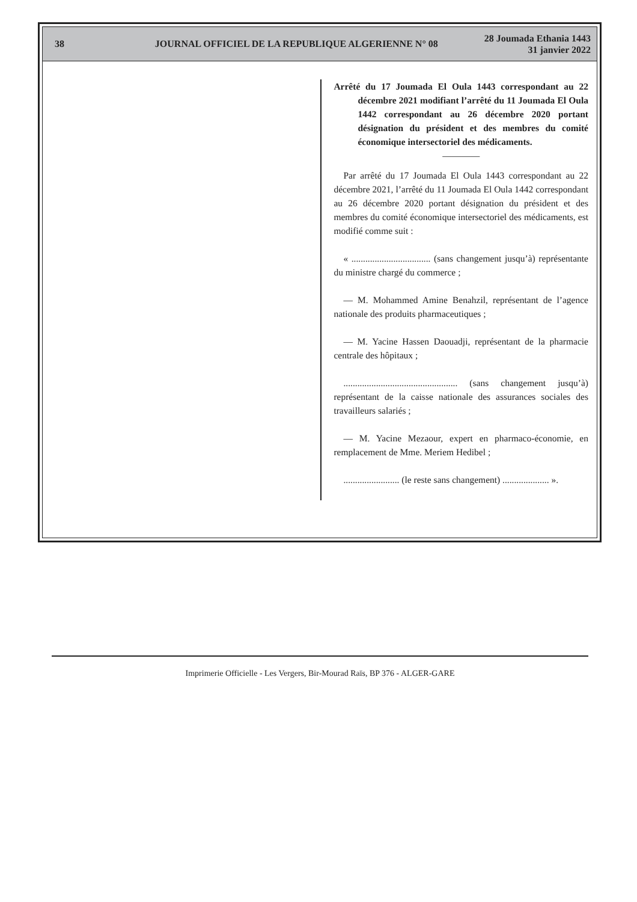38
JOURNAL OFFICIEL DE LA REPUBLIQUE ALGERIENNE N° 08
28 Joumada Ethania 1443
31 janvier 2022
Arrêté du 17 Joumada El Oula 1443 correspondant au 22 décembre 2021 modifiant l’arrêté du 11 Joumada El Oula 1442 correspondant au 26 décembre 2020 portant désignation du président et des membres du comité économique intersectoriel des médicaments.
————
Par arrêté du 17 Joumada El Oula 1443 correspondant au 22 décembre 2021, l’arrêté du 11 Joumada El Oula 1442 correspondant au 26 décembre 2020 portant désignation du président et des membres du comité économique intersectoriel des médicaments, est modifié comme suit :
« .................................. (sans changement jusqu’à) représentante du ministre chargé du commerce ;
— M. Mohammed Amine Benahzil, représentant de l’agence nationale des produits pharmaceutiques ;
— M. Yacine Hassen Daouadji, représentant de la pharmacie centrale des hôpitaux ;
................................................. (sans changement jusqu’à) représentant de la caisse nationale des assurances sociales des travailleurs salariés ;
— M. Yacine Mezaour, expert en pharmaco-économie, en remplacement de Mme. Meriem Hedibel ;
........................ (le reste sans changement) .................... ».
Imprimerie Officielle - Les Vergers, Bir-Mourad Raïs, BP 376 - ALGER-GARE